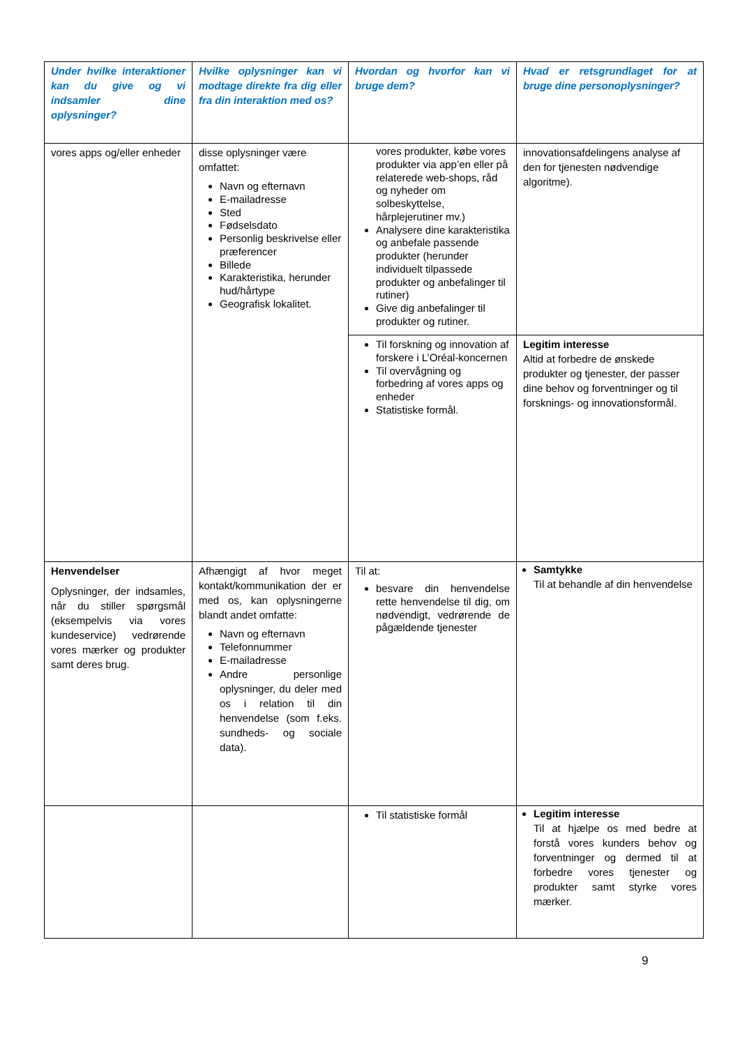| Under hvilke interaktioner kan du give og vi indsamler dine oplysninger? | Hvilke oplysninger kan vi modtage direkte fra dig eller fra din interaktion med os? | Hvordan og hvorfor kan vi bruge dem? | Hvad er retsgrundlaget for at bruge dine personoplysninger? |
| --- | --- | --- | --- |
| vores apps og/eller enheder | disse oplysninger være omfattet: Navn og efternavn E-mailadresse Sted Fødselsdato Personlig beskrivelse eller præferencer Billede Karakteristika, herunder hud/hårtype Geografisk lokalitet. | vores produkter, købe vores produkter via app’en eller på relaterede web-shops, råd og nyheder om solbeskyttelse, hårplejerutiner mv.) Analysere dine karakteristika og anbefale passende produkter (herunder individuelt tilpassede produkter og anbefalinger til rutiner) Give dig anbefalinger til produkter og rutiner. | innovationsafdelingens analyse af den for tjenesten nødvendige algoritme). |
| | | Til forskning og innovation af forskere i L’Oréal-koncernen Til overvågning og forbedring af vores apps og enheder Statistiske formål. | Legitim interesse Altid at forbedre de ønskede produkter og tjenester, der passer dine behov og forventninger og til forsknings- og innovationsformål. |
| Henvendelser Oplysninger, der indsamles, når du stiller spørgsmål (eksempelvis via vores kundeservice) vedrørende vores mærker og produkter samt deres brug. | Afhængigt af hvor meget kontakt/kommunikation der er med os, kan oplysningerne blandt andet omfatte: Navn og efternavn Telefonnummer E-mailadresse Andre personlige oplysninger, du deler med os i relation til din henvendelse (som f.eks. sundheds- og sociale data). | Til at: besvare din henvendelse rette henvendelse til dig, om nødvendigt, vedrørende de pågældende tjenester | Samtykke Til at behandle af din henvendelse |
| | | Til statistiske formål | Legitim interesse Til at hjælpe os med bedre at forstå vores kunders behov og forventninger og dermed til at forbedre vores tjenester og produkter samt styrke vores mærker. |
9